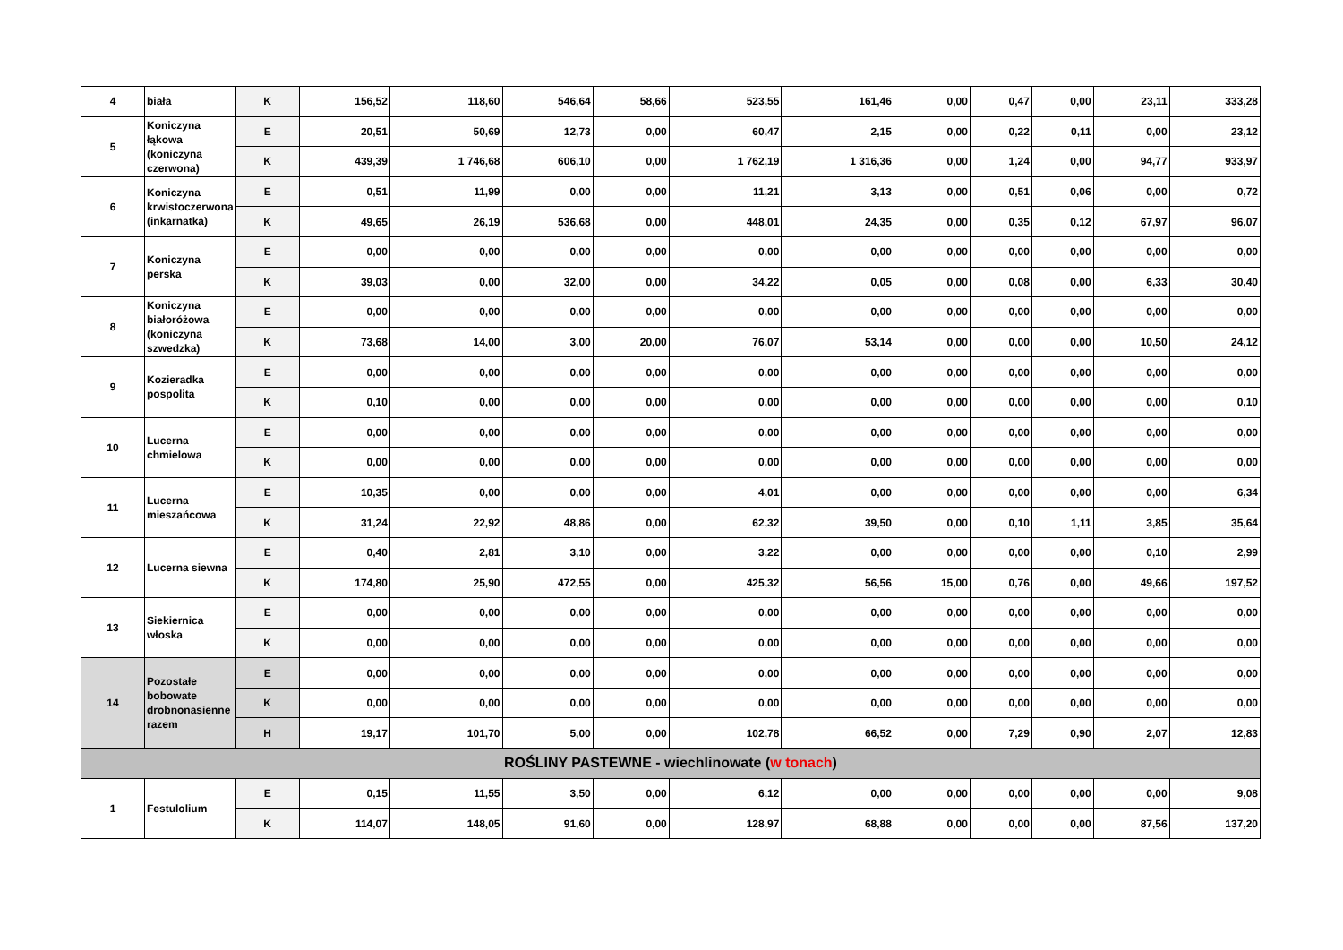| 4 | biała | K | 156,52 | 118,60 | 546,64 | 58,66 | 523,55 | 161,46 | 0,00 | 0,47 | 0,00 | 23,11 | 333,28 |
| 5 | Koniczyna łąkowa (koniczyna czerwona) | E | 20,51 | 50,69 | 12,73 | 0,00 | 60,47 | 2,15 | 0,00 | 0,22 | 0,11 | 0,00 | 23,12 |
| | | K | 439,39 | 1 746,68 | 606,10 | 0,00 | 1 762,19 | 1 316,36 | 0,00 | 1,24 | 0,00 | 94,77 | 933,97 |
| 6 | Koniczyna krwistoczerwona (inkarnatka) | E | 0,51 | 11,99 | 0,00 | 0,00 | 11,21 | 3,13 | 0,00 | 0,51 | 0,06 | 0,00 | 0,72 |
| | | K | 49,65 | 26,19 | 536,68 | 0,00 | 448,01 | 24,35 | 0,00 | 0,35 | 0,12 | 67,97 | 96,07 |
| 7 | Koniczyna perska | E | 0,00 | 0,00 | 0,00 | 0,00 | 0,00 | 0,00 | 0,00 | 0,00 | 0,00 | 0,00 | 0,00 |
| | | K | 39,03 | 0,00 | 32,00 | 0,00 | 34,22 | 0,05 | 0,00 | 0,08 | 0,00 | 6,33 | 30,40 |
| 8 | Koniczyna białoróżowa (koniczyna szwedzka) | E | 0,00 | 0,00 | 0,00 | 0,00 | 0,00 | 0,00 | 0,00 | 0,00 | 0,00 | 0,00 | 0,00 |
| | | K | 73,68 | 14,00 | 3,00 | 20,00 | 76,07 | 53,14 | 0,00 | 0,00 | 0,00 | 10,50 | 24,12 |
| 9 | Kozieradka pospolita | E | 0,00 | 0,00 | 0,00 | 0,00 | 0,00 | 0,00 | 0,00 | 0,00 | 0,00 | 0,00 | 0,00 |
| | | K | 0,10 | 0,00 | 0,00 | 0,00 | 0,00 | 0,00 | 0,00 | 0,00 | 0,00 | 0,00 | 0,10 |
| 10 | Lucerna chmielowa | E | 0,00 | 0,00 | 0,00 | 0,00 | 0,00 | 0,00 | 0,00 | 0,00 | 0,00 | 0,00 | 0,00 |
| | | K | 0,00 | 0,00 | 0,00 | 0,00 | 0,00 | 0,00 | 0,00 | 0,00 | 0,00 | 0,00 | 0,00 |
| 11 | Lucerna mieszańcowa | E | 10,35 | 0,00 | 0,00 | 0,00 | 4,01 | 0,00 | 0,00 | 0,00 | 0,00 | 0,00 | 6,34 |
| | | K | 31,24 | 22,92 | 48,86 | 0,00 | 62,32 | 39,50 | 0,00 | 0,10 | 1,11 | 3,85 | 35,64 |
| 12 | Lucerna siewna | E | 0,40 | 2,81 | 3,10 | 0,00 | 3,22 | 0,00 | 0,00 | 0,00 | 0,00 | 0,10 | 2,99 |
| | | K | 174,80 | 25,90 | 472,55 | 0,00 | 425,32 | 56,56 | 15,00 | 0,76 | 0,00 | 49,66 | 197,52 |
| 13 | Siekiernica włoska | E | 0,00 | 0,00 | 0,00 | 0,00 | 0,00 | 0,00 | 0,00 | 0,00 | 0,00 | 0,00 | 0,00 |
| | | K | 0,00 | 0,00 | 0,00 | 0,00 | 0,00 | 0,00 | 0,00 | 0,00 | 0,00 | 0,00 | 0,00 |
| 14 | Pozostałe bobowate drobnonasienne razem | E | 0,00 | 0,00 | 0,00 | 0,00 | 0,00 | 0,00 | 0,00 | 0,00 | 0,00 | 0,00 | 0,00 |
| | | K | 0,00 | 0,00 | 0,00 | 0,00 | 0,00 | 0,00 | 0,00 | 0,00 | 0,00 | 0,00 | 0,00 |
| | | H | 19,17 | 101,70 | 5,00 | 0,00 | 102,78 | 66,52 | 0,00 | 7,29 | 0,90 | 2,07 | 12,83 |
| ROŚLINY PASTEWNE - wiechlinowate ( w tonach ) | | | | | | | | | | | | | |
| 1 | Festulolium | E | 0,15 | 11,55 | 3,50 | 0,00 | 6,12 | 0,00 | 0,00 | 0,00 | 0,00 | 0,00 | 9,08 |
| | | K | 114,07 | 148,05 | 91,60 | 0,00 | 128,97 | 68,88 | 0,00 | 0,00 | 0,00 | 87,56 | 137,20 |